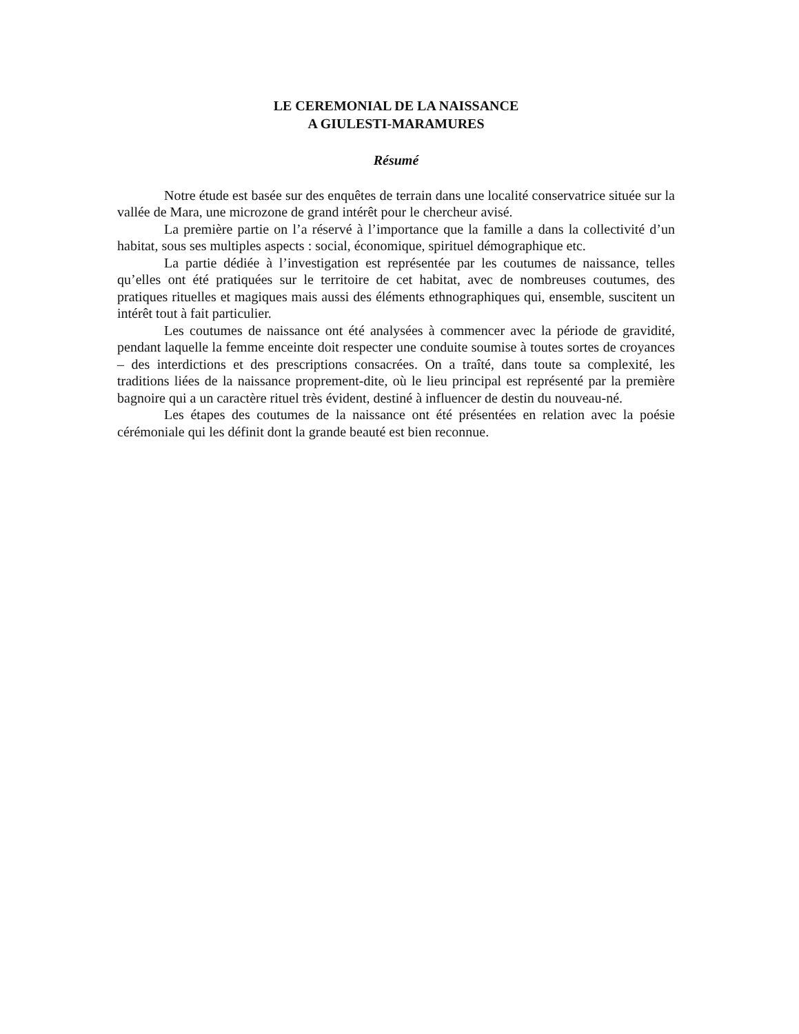LE CEREMONIAL DE LA NAISSANCE
A GIULESTI-MARAMURES
Résumé
Notre étude est basée sur des enquêtes de terrain dans une localité conservatrice située sur la vallée de Mara, une microzone de grand intérêt pour le chercheur avisé.
La première partie on l’a réservé à l’importance que la famille a dans la collectivité d’un habitat, sous ses multiples aspects : social, économique, spirituel démographique etc.
La partie dédiée à l’investigation est représentée par les coutumes de naissance, telles qu’elles ont été pratiquées sur le territoire de cet habitat, avec de nombreuses coutumes, des pratiques rituelles et magiques mais aussi des éléments ethnographiques qui, ensemble, suscitent un intérêt tout à fait particulier.
Les coutumes de naissance ont été analysées à commencer avec la période de gravidité, pendant laquelle la femme enceinte doit respecter une conduite soumise à toutes sortes de croyances – des interdictions et des prescriptions consacrées. On a traîté, dans toute sa complexité, les traditions liées de la naissance proprement-dite, où le lieu principal est représenté par la première bagnoire qui a un caractère rituel très évident, destiné à influencer de destin du nouveau-né.
Les étapes des coutumes de la naissance ont été présentées en relation avec la poésie cérémoniale qui les définit dont la grande beauté est bien reconnue.